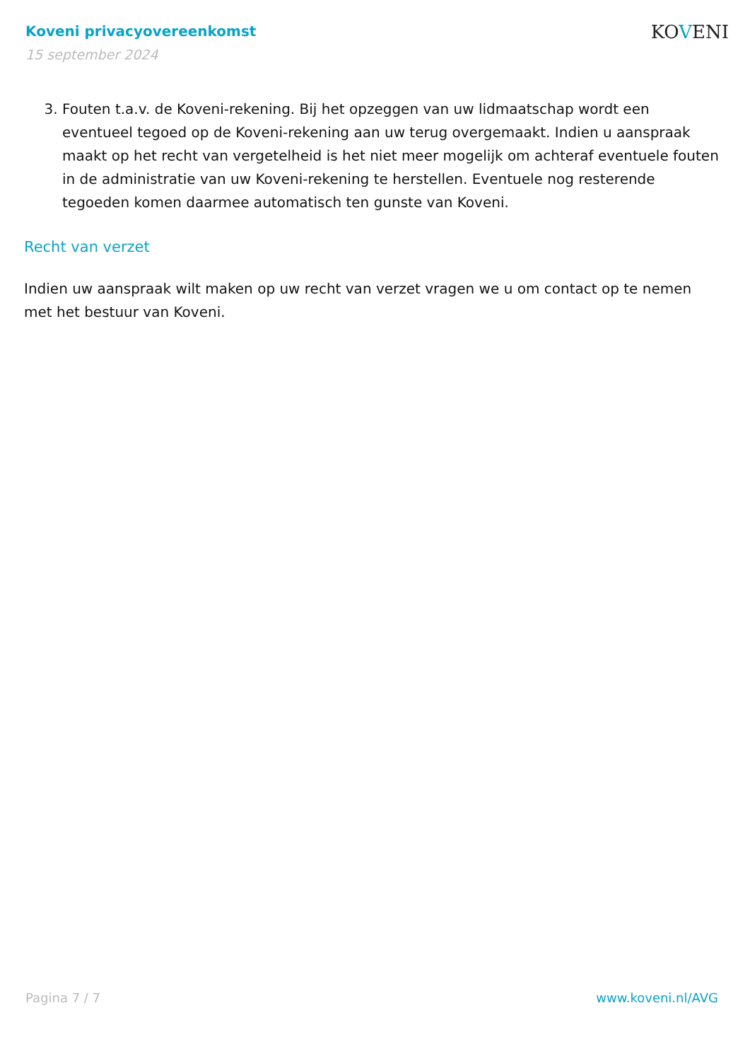Koveni privacyovereenkomst
15 september 2024
KOVENI
3. Fouten t.a.v. de Koveni-rekening. Bij het opzeggen van uw lidmaatschap wordt een eventueel tegoed op de Koveni-rekening aan uw terug overgemaakt. Indien u aanspraak maakt op het recht van vergetelheid is het niet meer mogelijk om achteraf eventuele fouten in de administratie van uw Koveni-rekening te herstellen. Eventuele nog resterende tegoeden komen daarmee automatisch ten gunste van Koveni.
Recht van verzet
Indien uw aanspraak wilt maken op uw recht van verzet vragen we u om contact op te nemen met het bestuur van Koveni.
Pagina 7 / 7 www.koveni.nl/AVG